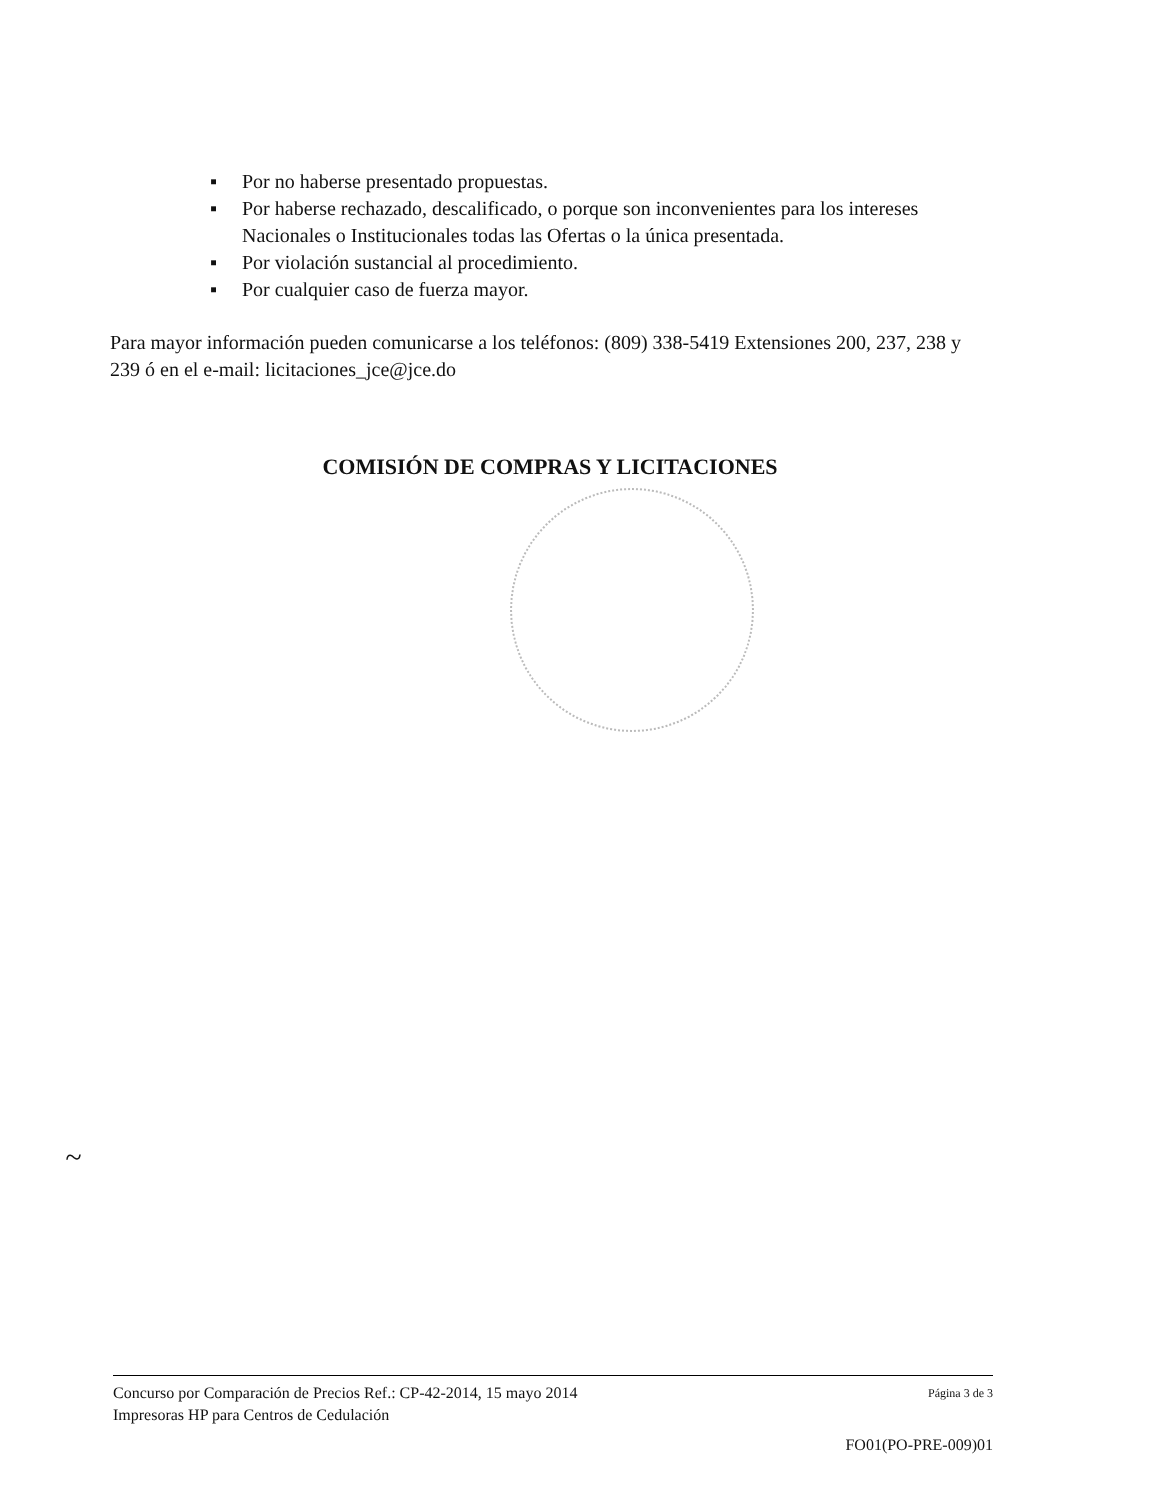▪ Por no haberse presentado propuestas.
▪ Por haberse rechazado, descalificado, o porque son inconvenientes para los intereses Nacionales o Institucionales todas las Ofertas o la única presentada.
▪ Por violación sustancial al procedimiento.
▪ Por cualquier caso de fuerza mayor.
Para mayor información pueden comunicarse a los teléfonos: (809) 338-5419 Extensiones 200, 237, 238 y 239 ó en el e-mail: licitaciones_jce@jce.do
COMISIÓN DE COMPRAS Y LICITACIONES
~
Concurso por Comparación de Precios Ref.: CP-42-2014, 15 mayo 2014 Página 3 de 3
Impresoras HP para Centros de Cedulación
FO01(PO-PRE-009)01